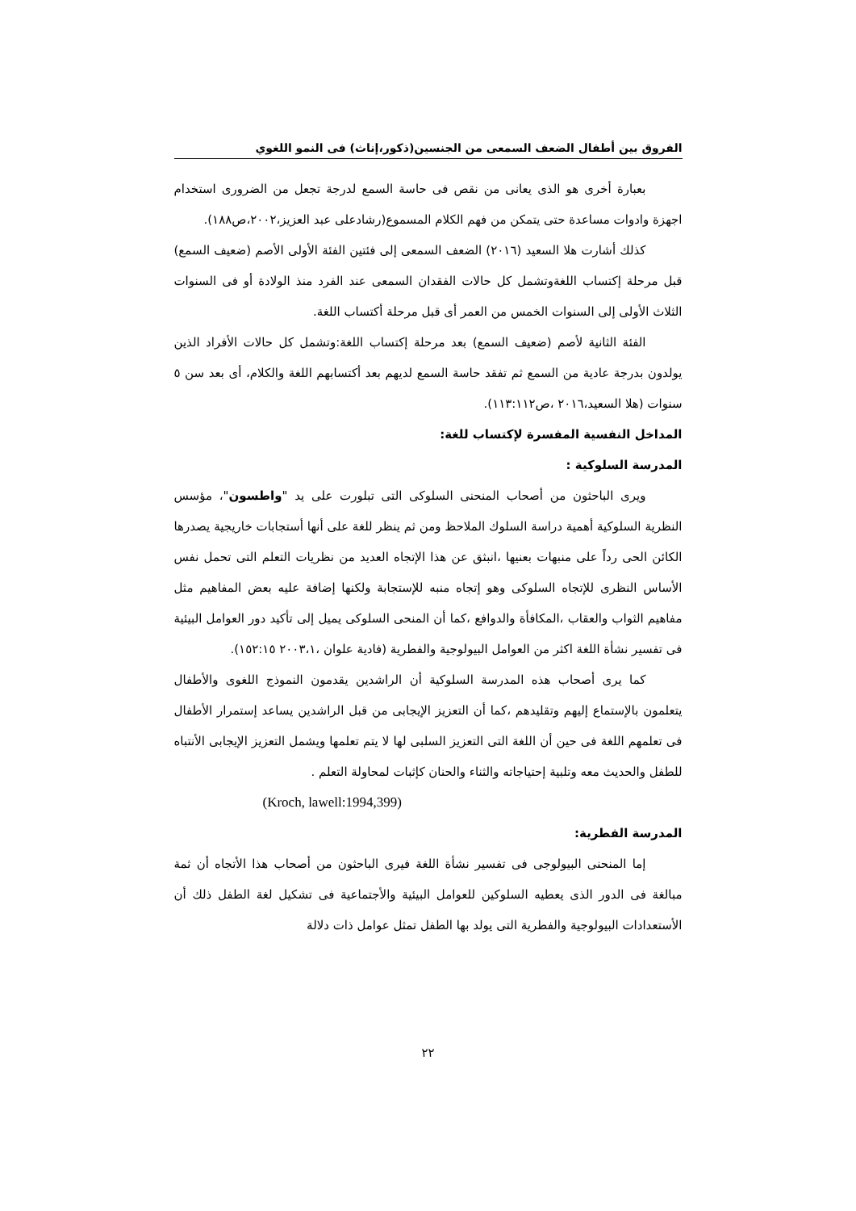الفروق بين أطفال الضعف السمعى من الجنسين(ذكور،إناث) فى النمو اللغوي
بعبارة أخرى هو الذى يعانى من نقص فى حاسة السمع لدرجة تجعل من الضرورى استخدام اجهزة وادوات مساعدة حتى يتمكن من فهم الكلام المسموع(رشادعلى عبد العزيز،٢٠٠٢،ص١٨٨).
كذلك أشارت هلا السعيد (٢٠١٦) الضعف السمعى إلى فئتين الفئة الأولى الأصم (ضعيف السمع) قبل مرحلة إكتساب اللغةوتشمل كل حالات الفقدان السمعى عند الفرد منذ الولادة أو فى السنوات الثلاث الأولى إلى السنوات الخمس من العمر أى قبل مرحلة أكتساب اللغة.
الفئة الثانية لأصم (ضعيف السمع) بعد مرحلة إكتساب اللغة:وتشمل كل حالات الأفراد الذين يولدون بدرجة عادية من السمع ثم تفقد حاسة السمع لديهم بعد أكتسابهم اللغة والكلام، أى بعد سن ٥ سنوات (هلا السعيد،٢٠١٦ ،ص١١٣:١١٢).
المداخل النفسية المفسرة لإكتساب للغة:
المدرسة السلوكية :
ويرى الباحثون من أصحاب المنحنى السلوكى التى تبلورت على يد "واطسون"، مؤسس النظرية السلوكية أهمية دراسة السلوك الملاحظ ومن ثم ينظر للغة على أنها أستجابات خاريجية يصدرها الكائن الحى رداً على منبهات بعنيها ،انبثق عن هذا الإتجاه العديد من نظريات التعلم التى تحمل نفس الأساس النظرى للإتجاه السلوكى وهو إتجاه منبه للإستجابة ولكنها إضافة عليه بعض المفاهيم مثل مفاهيم الثواب والعقاب ،المكافأة والدوافع ،كما أن المنحى السلوكى يميل إلى تأكيد دور العوامل البيئية فى تفسير نشأة اللغة اكثر من العوامل البيولوجية والفطرية (فادية علوان ،٢٠٠٣،١ ١٥٢:١٥).
كما يرى أصحاب هذه المدرسة السلوكية أن الراشدين يقدمون النموذج اللغوى والأطفال يتعلمون بالإستماع إليهم وتقليدهم ،كما أن التعزيز الإيجابى من قبل الراشدين يساعد إستمرار الأطفال فى تعلمهم اللغة فى حين أن اللغة التى التعزيز السلبى لها لا يتم تعلمها ويشمل التعزيز الإيجابى الأنتباه للطفل والحديث معه وتلبية إحتياجاته والثناء والحنان كإثبات لمحاولة التعلم .
(Kroch, lawell:1994,399)
المدرسة الفطرية:
إما المنحنى البيولوجى فى تفسير نشأة اللغة فيرى الباحثون من أصحاب هذا الأتجاه أن ثمة مبالغة فى الدور الذى يعطيه السلوكين للعوامل البيئية والأجتماعية فى تشكيل لغة الطفل ذلك أن الأستعدادات البيولوجية والفطرية التى يولد بها الطفل تمثل عوامل ذات دلالة
٢٢